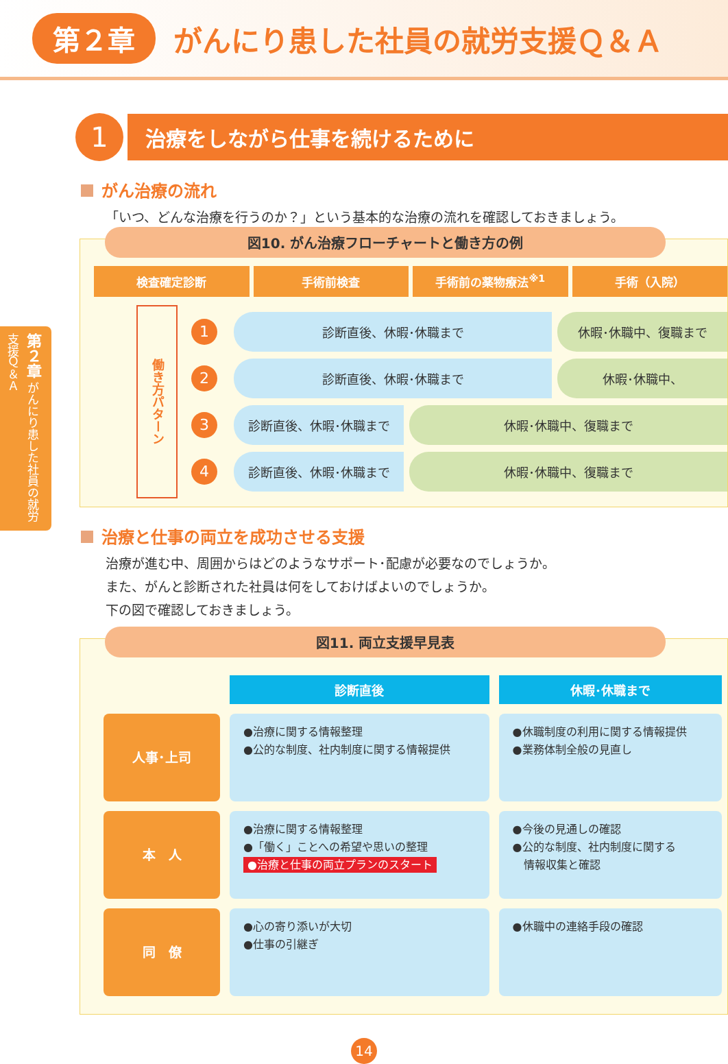第２章
がんにり患した社員の就労支援Ｑ＆Ａ
第２章 がんにり患した社員の就労支援Ｑ＆Ａ
1
治療をしながら仕事を続けるために
がん治療の流れ
「いつ、どんな治療を行うのか？」という基本的な治療の流れを確認しておきましょう。
図10. がん治療フローチャートと働き方の例
検査確定診断 手術前検査 手術前の薬物療法<sup>※1</sup> 手術（入院）
働き方パターン
1
診断直後、休暇･休職まで 休暇･休職中、復職まで
2
診断直後、休暇･休職まで 休暇･休職中、
3
診断直後、休暇･休職まで 休暇･休職中、復職まで
4
診断直後、休暇･休職まで 休暇･休職中、復職まで
治療と仕事の両立を成功させる支援
治療が進む中、周囲からはどのようなサポート･配慮が必要なのでしょうか。
また、がんと診断された社員は何をしておけばよいのでしょうか。
下の図で確認しておきましょう。
図11. 両立支援早見表
| | 診断直後 | 休暇･休職まで |
| 人事･上司 | ●治療に関する情報整理 ●公的な制度、社内制度に関する情報提供 | ●休職制度の利用に関する情報提供 ●業務体制全般の見直し |
| 本 人 | ●治療に関する情報整理 ●「働く」ことへの希望や思いの整理 ●治療と仕事の両立プランのスタート | ●今後の見通しの確認 ●公的な制度、社内制度に関する 情報収集と確認 |
| 同 僚 | ●心の寄り添いが大切 ●仕事の引継ぎ | ●休職中の連絡手段の確認 |
14